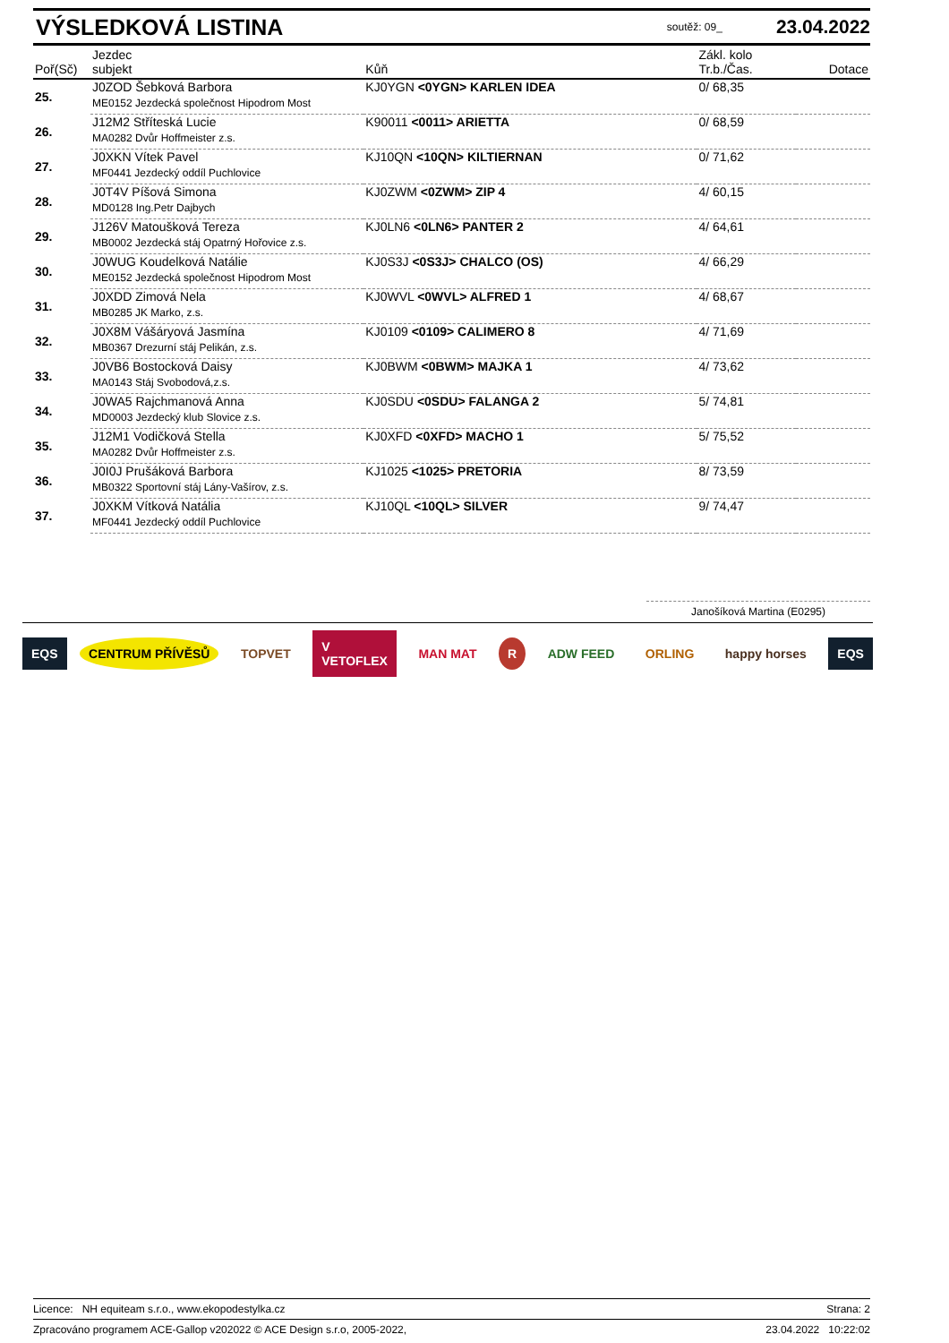VÝSLEDKOVÁ LISTINA
soutěž: 09_ 23.04.2022
| Poř(Sč) | Jezdec subjekt | Kůň | Zákl. kolo Tr.b./Čas. | Dotace |
| --- | --- | --- | --- | --- |
| 25. | J0ZOD Šebková Barbora | KJ0YGN <0YGN> KARLEN IDEA | 0/ 68,35 | |
| | ME0152 Jezdecká společnost Hipodrom Most | | | |
| 26. | J12M2 Stříteská Lucie | K90011 <0011> ARIETTA | 0/ 68,59 | |
| | MA0282 Dvůr Hoffmeister z.s. | | | |
| 27. | J0XKN Vítek Pavel | KJ10QN <10QN> KILTIERNAN | 0/ 71,62 | |
| | MF0441 Jezdecký oddíl Puchlovice | | | |
| 28. | J0T4V Píšová Simona | KJ0ZWM <0ZWM> ZIP 4 | 4/ 60,15 | |
| | MD0128 Ing.Petr Dajbych | | | |
| 29. | J126V Matoušková Tereza | KJ0LN6 <0LN6> PANTER 2 | 4/ 64,61 | |
| | MB0002 Jezdecká stáj Opatrný Hořovice z.s. | | | |
| 30. | J0WUG Koudelková Natálie | KJ0S3J <0S3J> CHALCO (OS) | 4/ 66,29 | |
| | ME0152 Jezdecká společnost Hipodrom Most | | | |
| 31. | J0XDD Zimová Nela | KJ0WVL <0WVL> ALFRED 1 | 4/ 68,67 | |
| | MB0285 JK Marko, z.s. | | | |
| 32. | J0X8M Vášáryová Jasmína | KJ0109 <0109> CALIMERO 8 | 4/ 71,69 | |
| | MB0367 Drezurní stáj Pelikán, z.s. | | | |
| 33. | J0VB6 Bostocková Daisy | KJ0BWM <0BWM> MAJKA 1 | 4/ 73,62 | |
| | MA0143 Stáj Svobodová,z.s. | | | |
| 34. | J0WA5 Rajchmanová Anna | KJ0SDU <0SDU> FALANGA 2 | 5/ 74,81 | |
| | MD0003 Jezdecký klub Slovice z.s. | | | |
| 35. | J12M1 Vodičková Stella | KJ0XFD <0XFD> MACHO 1 | 5/ 75,52 | |
| | MA0282 Dvůr Hoffmeister z.s. | | | |
| 36. | J0I0J Prušáková Barbora | KJ1025 <1025> PRETORIA | 8/ 73,59 | |
| | MB0322 Sportovní stáj Lány-Vašírov, z.s. | | | |
| 37. | J0XKM Vítková Natália | KJ10QL <10QL> SILVER | 9/ 74,47 | |
| | MF0441 Jezdecký oddíl Puchlovice | | | |
Janošíková Martina (E0295)
EQS CENTRUM PŘÍVĚSŮ TOPVET V
VETOFLEX MAN MAT R ADW FEED ORLING happy horses EQS
Licence: NH equiteam s.r.o., www.ekopodestylka.cz Strana: 2
Zpracováno programem ACE-Gallop v202022 © ACE Design s.r.o, 2005-2022, 23.04.2022 10:22:02